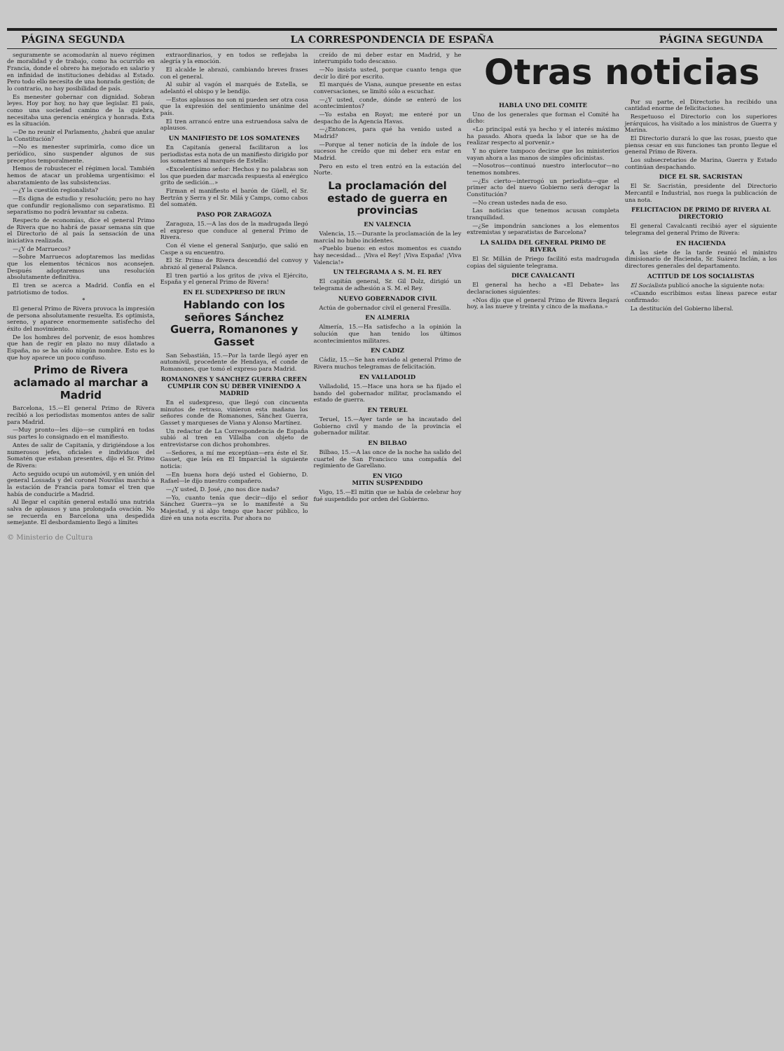PÁGINA SEGUNDA LA CORRESPONDENCIA DE ESPAÑA PÁGINA SEGUNDA
seguramente se acomodarán al nuevo régimen de moralidad y de trabajo, como ha ocurrido en Francia, donde el obrero ha mejorado en salario y en infinidad de instituciones debidas al Estado. Pero todo ello necesita de una honrada gestión; de lo contrario, no hay posibilidad de país.
Es menester gobernar con dignidad. Sobran leyes. Hoy por hoy, no hay que legislar. El país, como una sociedad camino de la quiebra, necesitaba una gerencia enérgica y honrada. Esta es la situación.
—De no reunir el Parlamento, ¿habrá que anular la Constitución?
—No es menester suprimirla, como dice un periódico, sino suspender algunos de sus preceptos temporalmente.
Hemos de robustecer el régimen local. También hemos de atacar un problema urgentísimo: el abaratamiento de las subsistencias.
—¿Y la cuestión regionalista?
—Es digna de estudio y resolución; pero no hay que confundir regionalismo con separatismo. El separatismo no podrá levantar su cabeza.
Respecto de economías, dice el general Primo de Rivera que no habrá de pasar semana sin que el Directorio dé al país la sensación de una iniciativa realizada.
—¿Y de Marruecos?
—Sobre Marruecos adoptaremos las medidas que los elementos técnicos nos aconsejen. Después adoptaremos una resolución absolutamente definitiva.
El tren se acerca a Madrid. Confía en el patriotismo de todos.
*
El general Primo de Rivera provoca la impresión de persona absolutamente resuelta. Es optimista, sereno, y aparece enormemente satisfecho del éxito del movimiento.
De los hombres del porvenir, de esos hombres que han de regir en plazo no muy dilatado a España, no se ha oído ningún nombre. Esto es lo que hoy aparece un poco confuso.
Primo de Rivera aclamado al marchar a Madrid
Barcelona, 15.—El general Primo de Rivera recibió a los periodistas momentos antes de salir para Madrid.
—Muy pronto—les dijo—se cumplirá en todas sus partes lo consignado en el manifiesto.
Antes de salir de Capitanía, y dirigiéndose a los numerosos jefes, oficiales e individuos del Somatén que estaban presentes, dijo el Sr. Primo de Rivera:
Acto seguido ocupó un automóvil, y en unión del general Lossada y del coronel Nouvilas marchó a la estación de Francia para tomar el tren que había de conducirle a Madrid.
Al llegar el capitán general estalló una nutrida salva de aplausos y una prolongada ovación. No se recuerda en Barcelona una despedida semejante. El desbordamiento llegó a límites
extraordinarios, y en todos se reflejaba la alegría y la emoción.
El alcalde le abrazó, cambiando breves frases con el general.
Al subir al vagón el marqués de Estella, se adelantó el obispo y le bendijo.
—Estos aplausos no son ni pueden ser otra cosa que la expresión del sentimiento unánime del país.
El tren arrancó entre una estruendosa salva de aplausos.
UN MANIFIESTO DE LOS SOMATENES
En Capitanía general facilitaron a los periodistas esta nota de un manifiesto dirigido por los somatenes al marqués de Estella:
«Excelentísimo señor: Hechos y no palabras son los que pueden dar marcada respuesta al enérgico grito de sedición...»
Firman el manifiesto el barón de Güell, el Sr. Bertrán y Serra y el Sr. Milá y Camps, como cabos del somatén.
PASO POR ZARAGOZA
Zaragoza, 15.—A las dos de la madrugada llegó el expreso que conduce al general Primo de Rivera.
Con él viene el general Sanjurjo, que salió en Caspe a su encuentro.
El Sr. Primo de Rivera descendió del convoy y abrazó al general Palanca.
El tren partió a los gritos de ¡viva el Ejército, España y el general Primo de Rivera!
EN EL SUDEXPRESO DE IRUN
Hablando con los señores Sánchez Guerra, Romanones y Gasset
San Sebastián, 15.—Por la tarde llegó ayer en automóvil, procedente de Hendaya, el conde de Romanones, que tomó el expreso para Madrid.
ROMANONES Y SANCHEZ GUERRA CREEN CUMPLIR CON SU DEBER VINIENDO A MADRID
En el sudexpreso, que llegó con cincuenta minutos de retraso, vinieron esta mañana los señores conde de Romanones, Sánchez Guerra, Gasset y marqueses de Viana y Alonso Martínez.
Un redactor de La Correspondencia de España subió al tren en Villalba con objeto de entrevistarse con dichos prohombres.
—Señores, a mí me exceptúan—era éste el Sr. Gasset, que leía en El Imparcial la siguiente noticia:
—En buena hora dejó usted el Gobierno, D. Rafael—le dijo nuestro compañero.
—¿Y usted, D. José, ¿no nos dice nada?
—Yo, cuanto tenía que decir—dijo el señor Sánchez Guerra—ya se lo manifesté a Su Majestad, y si algo tengo que hacer público, lo diré en una nota escrita. Por ahora no
creído de mi deber estar en Madrid, y he interrumpido todo descanso.
—No insista usted, porque cuanto tenga que decir lo diré por escrito.
El marqués de Viana, aunque presente en estas conversaciones, se limitó sólo a escuchar.
—¿Y usted, conde, dónde se enteró de los acontecimientos?
—Yo estaba en Royat; me enteré por un despacho de la Agencia Havas.
—¿Entonces, para qué ha venido usted a Madrid?
—Porque al tener noticia de la índole de los sucesos he creído que mi deber era estar en Madrid.
Pero en esto el tren entró en la estación del Norte.
La proclamación del estado de guerra en provincias
EN VALENCIA
Valencia, 15.—Durante la proclamación de la ley marcial no hubo incidentes.
«Pueblo bueno: en estos momentos es cuando hay necesidad... ¡Viva el Rey! ¡Viva España! ¡Viva Valencia!»
UN TELEGRAMA A S. M. EL REY
El capitán general, Sr. Gil Dolz, dirigió un telegrama de adhesión a S. M. el Rey.
NUEVO GOBERNADOR CIVIL
Actúa de gobernador civil el general Fresilla.
EN ALMERIA
Almería, 15.—Ha satisfecho a la opinión la solución que han tenido los últimos acontecimientos militares.
EN CADIZ
Cádiz, 15.—Se han enviado al general Primo de Rivera muchos telegramas de felicitación.
EN VALLADOLID
Valladolid, 15.—Hace una hora se ha fijado el bando del gobernador militar, proclamando el estado de guerra.
EN TERUEL
Teruel, 15.—Ayer tarde se ha incautado del Gobierno civil y mando de la provincia el gobernador militar.
EN BILBAO
Bilbao, 15.—A las once de la noche ha salido del cuartel de San Francisco una compañía del regimiento de Garellano.
EN VIGO
MITIN SUSPENDIDO
Vigo, 15.—El mitin que se había de celebrar hoy fué suspendido por orden del Gobierno.
Otras noticias
HABLA UNO DEL COMITE
Uno de los generales que forman el Comité ha dicho:
«Lo principal está ya hecho y el interés máximo ha pasado. Ahora queda la labor que se ha de realizar respecto al porvenir.»
Y no quiere tampoco decirse que los ministerios vayan ahora a las manos de simples oficinistas.
—Nosotros—continuó nuestro interlocutor—no tenemos nombres.
—¿Es cierto—interrogó un periodista—que el primer acto del nuevo Gobierno será derogar la Constitución?
—No crean ustedes nada de eso.
Las noticias que tenemos acusan completa tranquilidad.
—¿Se impondrán sanciones a los elementos extremistas y separatistas de Barcelona?
LA SALIDA DEL GENERAL PRIMO DE RIVERA
El Sr. Millán de Priego facilitó esta madrugada copias del siguiente telegrama.
DICE CAVALCANTI
El general ha hecho a «El Debate» las declaraciones siguientes:
«Nos dijo que el general Primo de Rivera llegará hoy, a las nueve y treinta y cinco de la mañana.»
Por su parte, el Directorio ha recibido una cantidad enorme de felicitaciones.
Respetuoso el Directorio con los superiores jerárquicos, ha visitado a los ministros de Guerra y Marina.
El Directorio durará lo que las rosas, puesto que piensa cesar en sus funciones tan pronto llegue el general Primo de Rivera.
Los subsecretarios de Marina, Guerra y Estado continúan despachando.
DICE EL SR. SACRISTAN
El Sr. Sacristán, presidente del Directorio Mercantil e Industrial, nos ruega la publicación de una nota.
FELICITACION DE PRIMO DE RIVERA AL DIRECTORIO
El general Cavalcanti recibió ayer el siguiente telegrama del general Primo de Rivera:
EN HACIENDA
A las siete de la tarde reunió el ministro dimisionario de Hacienda, Sr. Suárez Inclán, a los directores generales del departamento.
ACTITUD DE LOS SOCIALISTAS
El Socialista publicó anoche la siguiente nota:
«Cuando escribimos estas líneas parece estar confirmado:
La destitución del Gobierno liberal.
© Ministerio de Cultura